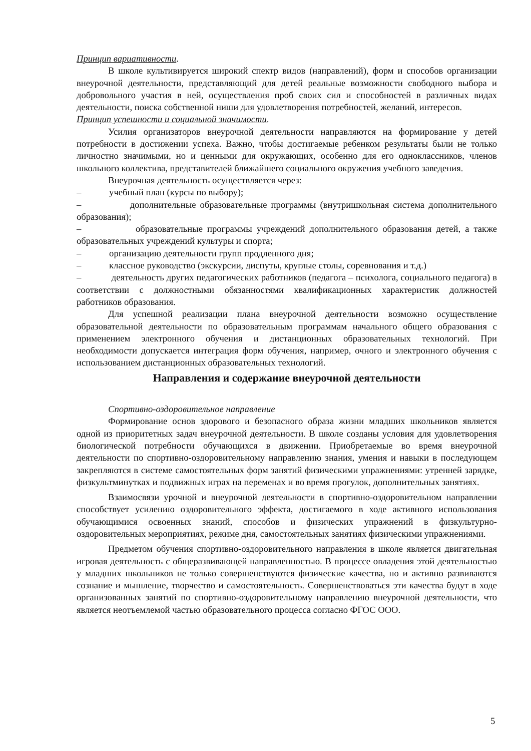Принцип вариативности.
В школе культивируется широкий спектр видов (направлений), форм и способов организации внеурочной деятельности, представляющий для детей реальные возможности свободного выбора и добровольного участия в ней, осуществления проб своих сил и способностей в различных видах деятельности, поиска собственной ниши для удовлетворения потребностей, желаний, интересов.
Принцип успешности и социальной значимости.
Усилия организаторов внеурочной деятельности направляются на формирование у детей потребности в достижении успеха. Важно, чтобы достигаемые ребенком результаты были не только личностно значимыми, но и ценными для окружающих, особенно для его одноклассников, членов школьного коллектива, представителей ближайшего социального окружения учебного заведения.
Внеурочная деятельность осуществляется через:
– учебный план (курсы по выбору);
– дополнительные образовательные программы (внутришкольная система дополнительного образования);
– образовательные программы учреждений дополнительного образования детей, а также образовательных учреждений культуры и спорта;
– организацию деятельности групп продленного дня;
– классное руководство (экскурсии, диспуты, круглые столы, соревнования и т.д.)
– деятельность других педагогических работников (педагога – психолога, социального педагога) в соответствии с должностными обязанностями квалификационных характеристик должностей работников образования.
Для успешной реализации плана внеурочной деятельности возможно осуществление образовательной деятельности по образовательным программам начального общего образования с применением электронного обучения и дистанционных образовательных технологий. При необходимости допускается интеграция форм обучения, например, очного и электронного обучения с использованием дистанционных образовательных технологий.
Направления и содержание внеурочной деятельности
Спортивно-оздоровительное направление
Формирование основ здорового и безопасного образа жизни младших школьников является одной из приоритетных задач внеурочной деятельности. В школе созданы условия для удовлетворения биологической потребности обучающихся в движении. Приобретаемые во время внеурочной деятельности по спортивно-оздоровительному направлению знания, умения и навыки в последующем закрепляются в системе самостоятельных форм занятий физическими упражнениями: утренней зарядке, физкультминутках и подвижных играх на переменах и во время прогулок, дополнительных занятиях.
Взаимосвязи урочной и внеурочной деятельности в спортивно-оздоровительном направлении способствует усилению оздоровительного эффекта, достигаемого в ходе активного использования обучающимися освоенных знаний, способов и физических упражнений в физкультурно-оздоровительных мероприятиях, режиме дня, самостоятельных занятиях физическими упражнениями.
Предметом обучения спортивно-оздоровительного направления в школе является двигательная игровая деятельность с общеразвивающей направленностью. В процессе овладения этой деятельностью у младших школьников не только совершенствуются физические качества, но и активно развиваются сознание и мышление, творчество и самостоятельность. Совершенствоваться эти качества будут в ходе организованных занятий по спортивно-оздоровительному направлению внеурочной деятельности, что является неотъемлемой частью образовательного процесса согласно ФГОС ООО.
5